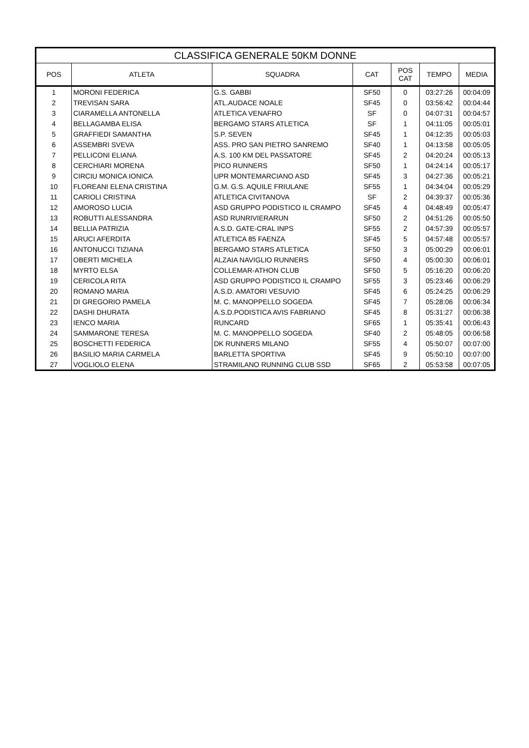| CLASSIFICA GENERALE 50KM DONNE | | | | | | |
| --- | --- | --- | --- | --- | --- | --- |
| POS | ATLETA | SQUADRA | CAT | POS CAT | TEMPO | MEDIA |
| 1 | MORONI FEDERICA | G.S. GABBI | SF50 | 0 | 03:27:26 | 00:04:09 |
| 2 | TREVISAN SARA | ATL.AUDACE NOALE | SF45 | 0 | 03:56:42 | 00:04:44 |
| 3 | CIARAMELLA ANTONELLA | ATLETICA VENAFRO | SF | 0 | 04:07:31 | 00:04:57 |
| 4 | BELLAGAMBA ELISA | BERGAMO STARS ATLETICA | SF | 1 | 04:11:05 | 00:05:01 |
| 5 | GRAFFIEDI SAMANTHA | S.P. SEVEN | SF45 | 1 | 04:12:35 | 00:05:03 |
| 6 | ASSEMBRI SVEVA | ASS. PRO SAN PIETRO SANREMO | SF40 | 1 | 04:13:58 | 00:05:05 |
| 7 | PELLICONI ELIANA | A.S. 100 KM DEL PASSATORE | SF45 | 2 | 04:20:24 | 00:05:13 |
| 8 | CERCHIARI MORENA | PICO RUNNERS | SF50 | 1 | 04:24:14 | 00:05:17 |
| 9 | CIRCIU MONICA IONICA | UPR MONTEMARCIANO ASD | SF45 | 3 | 04:27:36 | 00:05:21 |
| 10 | FLOREANI ELENA CRISTINA | G.M. G.S. AQUILE FRIULANE | SF55 | 1 | 04:34:04 | 00:05:29 |
| 11 | CARIOLI CRISTINA | ATLETICA CIVITANOVA | SF | 2 | 04:39:37 | 00:05:36 |
| 12 | AMOROSO LUCIA | ASD GRUPPO PODISTICO IL CRAMPO | SF45 | 4 | 04:48:49 | 00:05:47 |
| 13 | ROBUTTI ALESSANDRA | ASD RUNRIVIERARUN | SF50 | 2 | 04:51:26 | 00:05:50 |
| 14 | BELLIA PATRIZIA | A.S.D. GATE-CRAL INPS | SF55 | 2 | 04:57:39 | 00:05:57 |
| 15 | ARUCI AFERDITA | ATLETICA 85 FAENZA | SF45 | 5 | 04:57:48 | 00:05:57 |
| 16 | ANTONUCCI TIZIANA | BERGAMO STARS ATLETICA | SF50 | 3 | 05:00:29 | 00:06:01 |
| 17 | OBERTI MICHELA | ALZAIA NAVIGLIO RUNNERS | SF50 | 4 | 05:00:30 | 00:06:01 |
| 18 | MYRTO ELSA | COLLEMAR-ATHON CLUB | SF50 | 5 | 05:16:20 | 00:06:20 |
| 19 | CERICOLA RITA | ASD GRUPPO PODISTICO IL CRAMPO | SF55 | 3 | 05:23:46 | 00:06:29 |
| 20 | ROMANO MARIA | A.S.D. AMATORI VESUVIO | SF45 | 6 | 05:24:25 | 00:06:29 |
| 21 | DI GREGORIO PAMELA | M. C. MANOPPELLO SOGEDA | SF45 | 7 | 05:28:06 | 00:06:34 |
| 22 | DASHI DHURATA | A.S.D.PODISTICA AVIS FABRIANO | SF45 | 8 | 05:31:27 | 00:06:38 |
| 23 | IENCO MARIA | RUNCARD | SF65 | 1 | 05:35:41 | 00:06:43 |
| 24 | SAMMARONE TERESA | M. C. MANOPPELLO SOGEDA | SF40 | 2 | 05:48:05 | 00:06:58 |
| 25 | BOSCHETTI FEDERICA | DK RUNNERS MILANO | SF55 | 4 | 05:50:07 | 00:07:00 |
| 26 | BASILIO MARIA CARMELA | BARLETTA SPORTIVA | SF45 | 9 | 05:50:10 | 00:07:00 |
| 27 | VOGLIOLO ELENA | STRAMILANO RUNNING CLUB SSD | SF65 | 2 | 05:53:58 | 00:07:05 |